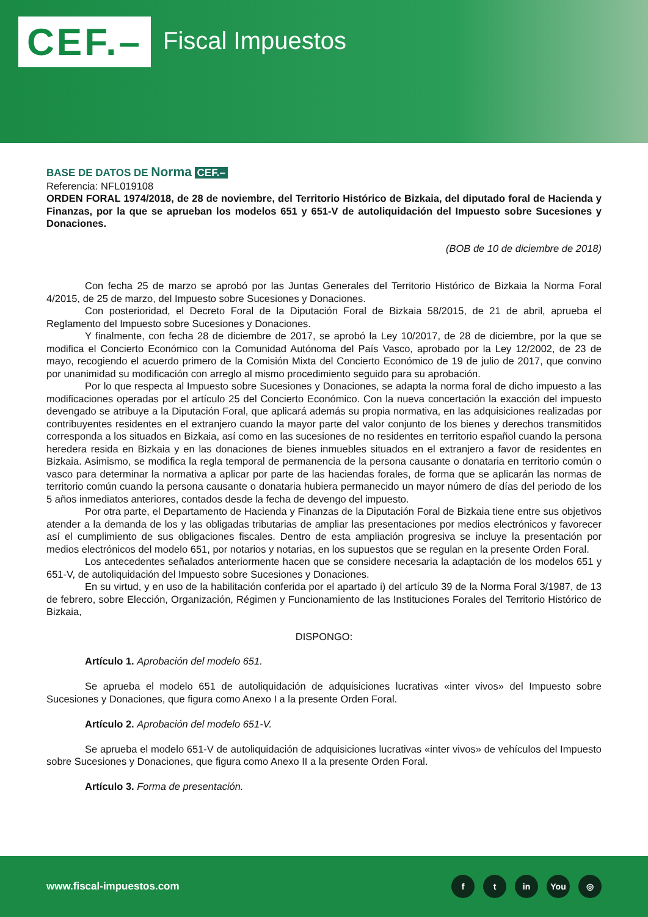CEF.–
Fiscal Impuestos
BASE DE DATOS DE Norma CEF.–
Referencia: NFL019108
ORDEN FORAL 1974/2018, de 28 de noviembre, del Territorio Histórico de Bizkaia, del diputado foral de Hacienda y Finanzas, por la que se aprueban los modelos 651 y 651-V de autoliquidación del Impuesto sobre Sucesiones y Donaciones.
(BOB de 10 de diciembre de 2018)
Con fecha 25 de marzo se aprobó por las Juntas Generales del Territorio Histórico de Bizkaia la Norma Foral 4/2015, de 25 de marzo, del Impuesto sobre Sucesiones y Donaciones.
Con posterioridad, el Decreto Foral de la Diputación Foral de Bizkaia 58/2015, de 21 de abril, aprueba el Reglamento del Impuesto sobre Sucesiones y Donaciones.
Y finalmente, con fecha 28 de diciembre de 2017, se aprobó la Ley 10/2017, de 28 de diciembre, por la que se modifica el Concierto Económico con la Comunidad Autónoma del País Vasco, aprobado por la Ley 12/2002, de 23 de mayo, recogiendo el acuerdo primero de la Comisión Mixta del Concierto Económico de 19 de julio de 2017, que convino por unanimidad su modificación con arreglo al mismo procedimiento seguido para su aprobación.
Por lo que respecta al Impuesto sobre Sucesiones y Donaciones, se adapta la norma foral de dicho impuesto a las modificaciones operadas por el artículo 25 del Concierto Económico. Con la nueva concertación la exacción del impuesto devengado se atribuye a la Diputación Foral, que aplicará además su propia normativa, en las adquisiciones realizadas por contribuyentes residentes en el extranjero cuando la mayor parte del valor conjunto de los bienes y derechos transmitidos corresponda a los situados en Bizkaia, así como en las sucesiones de no residentes en territorio español cuando la persona heredera resida en Bizkaia y en las donaciones de bienes inmuebles situados en el extranjero a favor de residentes en Bizkaia. Asimismo, se modifica la regla temporal de permanencia de la persona causante o donataria en territorio común o vasco para determinar la normativa a aplicar por parte de las haciendas forales, de forma que se aplicarán las normas de territorio común cuando la persona causante o donataria hubiera permanecido un mayor número de días del periodo de los 5 años inmediatos anteriores, contados desde la fecha de devengo del impuesto.
Por otra parte, el Departamento de Hacienda y Finanzas de la Diputación Foral de Bizkaia tiene entre sus objetivos atender a la demanda de los y las obligadas tributarias de ampliar las presentaciones por medios electrónicos y favorecer así el cumplimiento de sus obligaciones fiscales. Dentro de esta ampliación progresiva se incluye la presentación por medios electrónicos del modelo 651, por notarios y notarias, en los supuestos que se regulan en la presente Orden Foral.
Los antecedentes señalados anteriormente hacen que se considere necesaria la adaptación de los modelos 651 y 651-V, de autoliquidación del Impuesto sobre Sucesiones y Donaciones.
En su virtud, y en uso de la habilitación conferida por el apartado i) del artículo 39 de la Norma Foral 3/1987, de 13 de febrero, sobre Elección, Organización, Régimen y Funcionamiento de las Instituciones Forales del Territorio Histórico de Bizkaia,
DISPONGO:
Artículo 1. Aprobación del modelo 651.
Se aprueba el modelo 651 de autoliquidación de adquisiciones lucrativas «inter vivos» del Impuesto sobre Sucesiones y Donaciones, que figura como Anexo I a la presente Orden Foral.
Artículo 2. Aprobación del modelo 651-V.
Se aprueba el modelo 651-V de autoliquidación de adquisiciones lucrativas «inter vivos» de vehículos del Impuesto sobre Sucesiones y Donaciones, que figura como Anexo II a la presente Orden Foral.
Artículo 3. Forma de presentación.
www.fiscal-impuestos.com
ft in You ◎